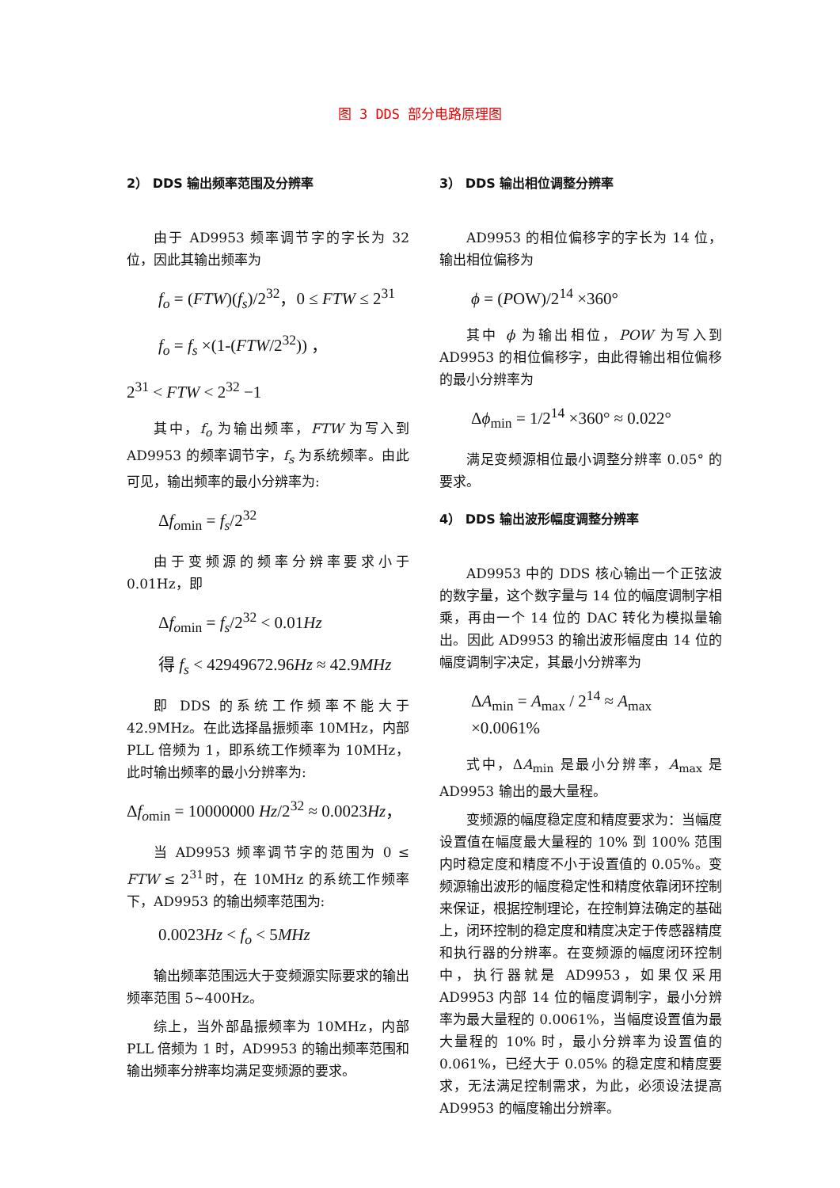图 3 DDS 部分电路原理图
2） DDS 输出频率范围及分辨率
由于 AD9953 频率调节字的字长为 32 位，因此其输出频率为
f<sub>o</sub> = (FTW)(f<sub>s</sub>)/2<sup>32</sup>，0 ≤ FTW ≤ 2<sup>31</sup>
f<sub>o</sub> = f<sub>s</sub> ×(1-(FTW/2<sup>32</sup>)) ，
2<sup>31</sup> < FTW < 2<sup>32</sup> −1
其中，f<sub>o</sub> 为输出频率，FTW 为写入到 AD9953 的频率调节字，f<sub>s</sub> 为系统频率。由此可见，输出频率的最小分辨率为:
Δf<sub>o</sub><sub>min</sub> = f<sub>s</sub>/2<sup>32</sup>
由于变频源的频率分辨率要求小于 0.01Hz，即
Δf<sub>o</sub><sub>min</sub> = f<sub>s</sub>/2<sup>32</sup> < 0.01Hz
得 f<sub>s</sub> < 42949672.96Hz ≈ 42.9MHz
即 DDS 的系统工作频率不能大于 42.9MHz。在此选择晶振频率 10MHz，内部 PLL 倍频为 1，即系统工作频率为 10MHz，此时输出频率的最小分辨率为:
Δf<sub>o</sub><sub>min</sub> = 10000000 Hz/2<sup>32</sup> ≈ 0.0023Hz，
当 AD9953 频率调节字的范围为 0 ≤ FTW ≤ 2<sup>31</sup>时，在 10MHz 的系统工作频率下，AD9953 的输出频率范围为:
0.0023Hz < f<sub>o</sub> < 5MHz
输出频率范围远大于变频源实际要求的输出频率范围 5~400Hz。
综上，当外部晶振频率为 10MHz，内部 PLL 倍频为 1 时，AD9953 的输出频率范围和输出频率分辨率均满足变频源的要求。
3） DDS 输出相位调整分辨率
AD9953 的相位偏移字的字长为 14 位，输出相位偏移为
ϕ = (POW)/2<sup>14</sup> ×360°
其中 ϕ 为输出相位，POW 为写入到 AD9953 的相位偏移字，由此得输出相位偏移的最小分辨率为
Δϕ<sub>min</sub> = 1/2<sup>14</sup> ×360° ≈ 0.022°
满足变频源相位最小调整分辨率 0.05° 的要求。
4） DDS 输出波形幅度调整分辨率
AD9953 中的 DDS 核心输出一个正弦波的数字量，这个数字量与 14 位的幅度调制字相乘，再由一个 14 位的 DAC 转化为模拟量输出。因此 AD9953 的输出波形幅度由 14 位的幅度调制字决定，其最小分辨率为
ΔA<sub>min</sub> = A<sub>max</sub> / 2<sup>14</sup> ≈ A<sub>max</sub> ×0.0061%
式中，ΔA<sub>min</sub> 是最小分辨率，A<sub>max</sub> 是 AD9953 输出的最大量程。
变频源的幅度稳定度和精度要求为：当幅度设置值在幅度最大量程的 10% 到 100% 范围内时稳定度和精度不小于设置值的 0.05%。变频源输出波形的幅度稳定性和精度依靠闭环控制来保证，根据控制理论，在控制算法确定的基础上，闭环控制的稳定度和精度决定于传感器精度和执行器的分辨率。在变频源的幅度闭环控制中，执行器就是 AD9953，如果仅采用 AD9953 内部 14 位的幅度调制字，最小分辨率为最大量程的 0.0061%，当幅度设置值为最大量程的 10% 时，最小分辨率为设置值的 0.061%，已经大于 0.05% 的稳定度和精度要求，无法满足控制需求，为此，必须设法提高 AD9953 的幅度输出分辨率。